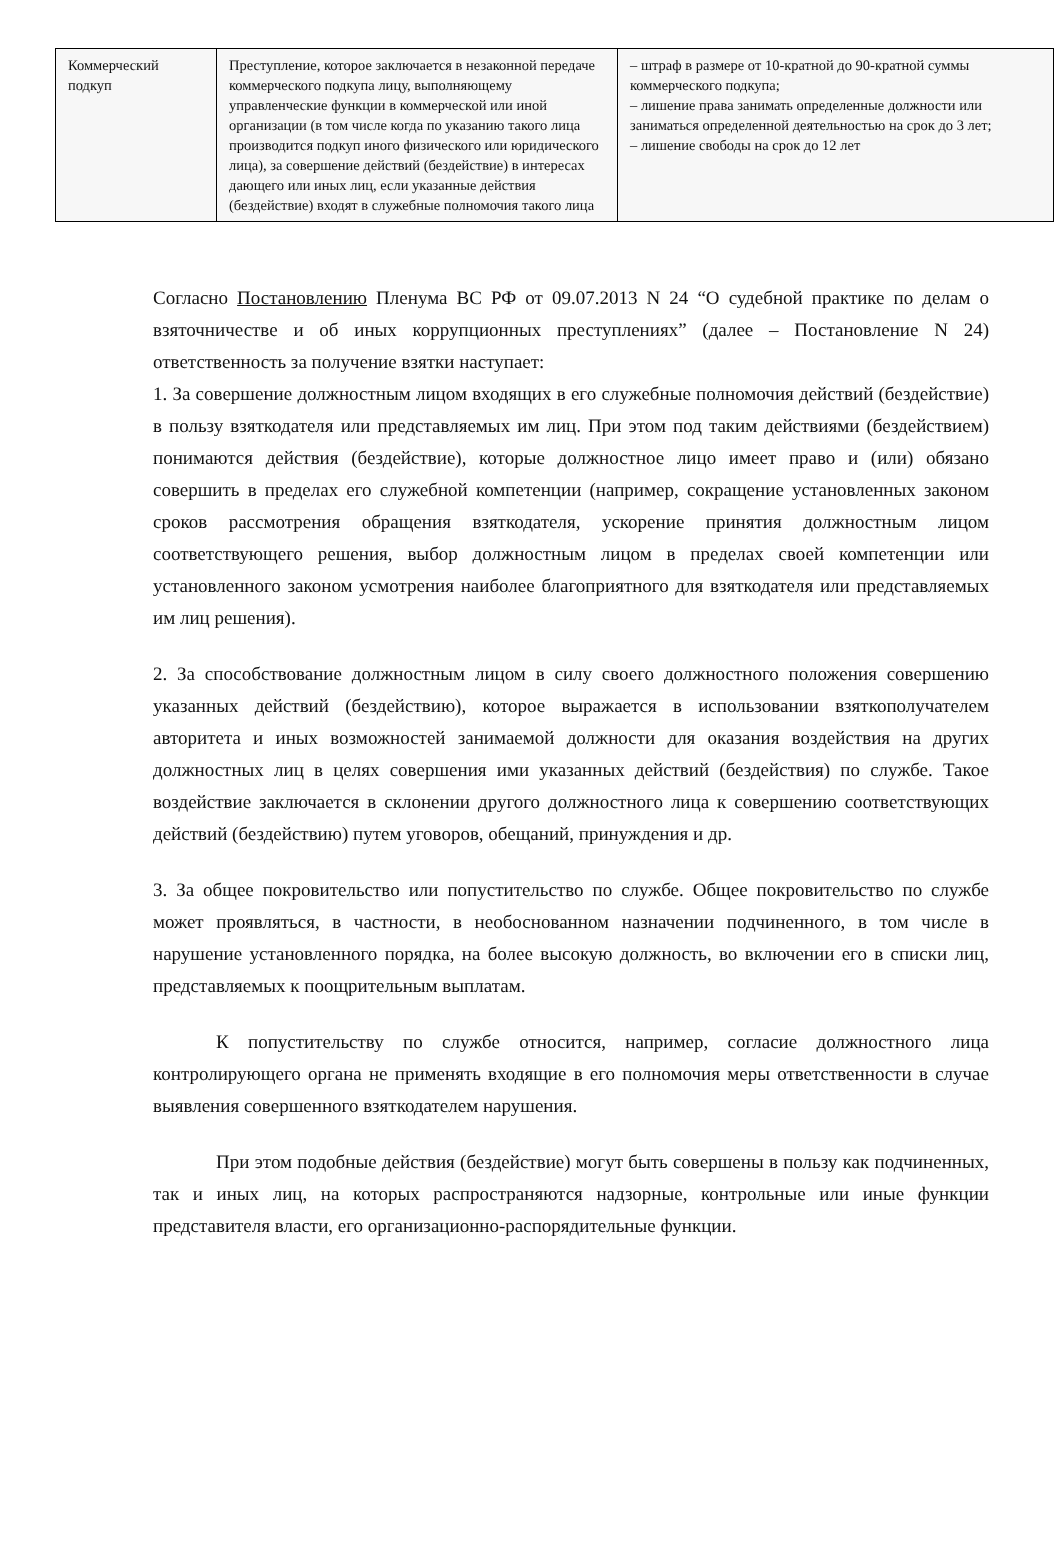| Коммерческий подкуп | Преступление, которое заключается в незаконной передаче коммерческого подкупа лицу, выполняющему управленческие функции в коммерческой или иной организации (в том числе когда по указанию такого лица производится подкуп иного физического или юридического лица), за совершение действий (бездействие) в интересах дающего или иных лиц, если указанные действия (бездействие) входят в служебные полномочия такого лица | – штраф в размере от 10-кратной до 90-кратной суммы коммерческого подкупа; – лишение права занимать определенные должности или заниматься определенной деятельностью на срок до 3 лет; – лишение свободы на срок до 12 лет |
Согласно Постановлению Пленума ВС РФ от 09.07.2013 N 24 “О судебной практике по делам о взяточничестве и об иных коррупционных преступлениях” (далее – Постановление N 24) ответственность за получение взятки наступает:
1. За совершение должностным лицом входящих в его служебные полномочия действий (бездействие) в пользу взяткодателя или представляемых им лиц. При этом под таким действиями (бездействием) понимаются действия (бездействие), которые должностное лицо имеет право и (или) обязано совершить в пределах его служебной компетенции (например, сокращение установленных законом сроков рассмотрения обращения взяткодателя, ускорение принятия должностным лицом соответствующего решения, выбор должностным лицом в пределах своей компетенции или установленного законом усмотрения наиболее благоприятного для взяткодателя или представляемых им лиц решения).
2. За способствование должностным лицом в силу своего должностного положения совершению указанных действий (бездействию), которое выражается в использовании взяткополучателем авторитета и иных возможностей занимаемой должности для оказания воздействия на других должностных лиц в целях совершения ими указанных действий (бездействия) по службе. Такое воздействие заключается в склонении другого должностного лица к совершению соответствующих действий (бездействию) путем уговоров, обещаний, принуждения и др.
3. За общее покровительство или попустительство по службе. Общее покровительство по службе может проявляться, в частности, в необоснованном назначении подчиненного, в том числе в нарушение установленного порядка, на более высокую должность, во включении его в списки лиц, представляемых к поощрительным выплатам.
К попустительству по службе относится, например, согласие должностного лица контролирующего органа не применять входящие в его полномочия меры ответственности в случае выявления совершенного взяткодателем нарушения.
При этом подобные действия (бездействие) могут быть совершены в пользу как подчиненных, так и иных лиц, на которых распространяются надзорные, контрольные или иные функции представителя власти, его организационно-распорядительные функции.